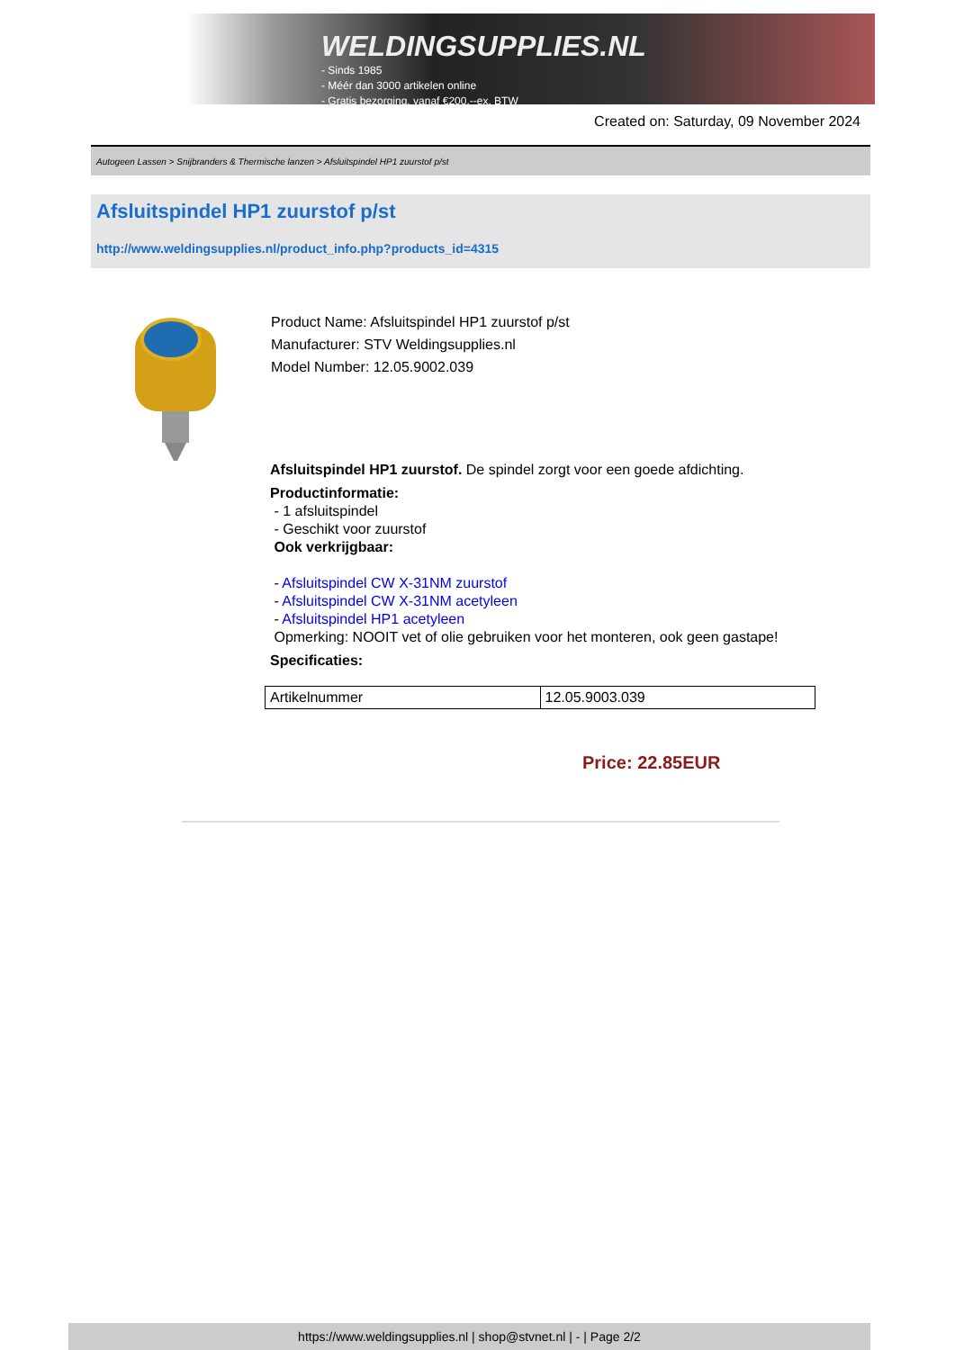WELDINGSUPPLIES.NL
- Sinds 1985
- Méér dan 3000 artikelen online
- Gratis bezorging, vanaf €200,--ex. BTW
Created on: Saturday, 09 November 2024
Autogeen Lassen > Snijbranders & Thermische lanzen > Afsluitspindel HP1 zuurstof p/st
Afsluitspindel HP1 zuurstof p/st
http://www.weldingsupplies.nl/product_info.php?products_id=4315
Product Name: Afsluitspindel HP1 zuurstof p/st
Manufacturer: STV Weldingsupplies.nl
Model Number: 12.05.9002.039
Afsluitspindel HP1 zuurstof. De spindel zorgt voor een goede afdichting.
Productinformatie:
- 1 afsluitspindel
- Geschikt voor zuurstof
Ook verkrijgbaar:
- Afsluitspindel CW X-31NM zuurstof
- Afsluitspindel CW X-31NM acetyleen
- Afsluitspindel HP1 acetyleen
Opmerking: NOOIT vet of olie gebruiken voor het monteren, ook geen gastape!
Specificaties:
| Artikelnummer | 12.05.9003.039 |
Price: 22.85EUR
https://www.weldingsupplies.nl | shop@stvnet.nl | - | Page 2/2